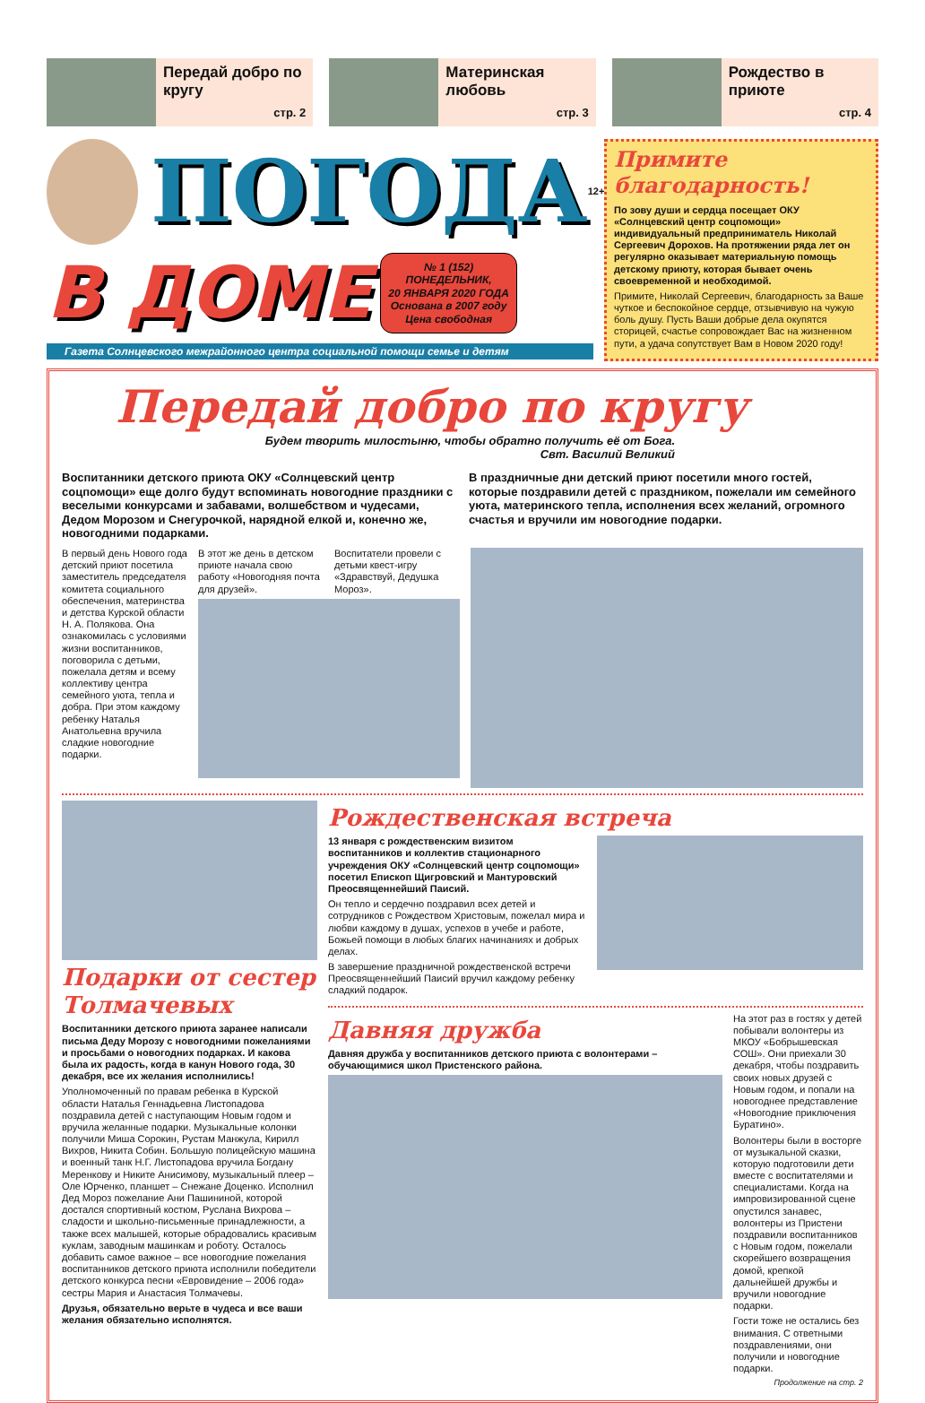Передай добро по кругу
стр. 2
Материнская любовь
стр. 3
Рождество в приюте
стр. 4
ПОГОДА
12+
В ДОМЕ
№ 1 (152)
ПОНЕДЕЛЬНИК,
20 ЯНВАРЯ 2020 ГОДА
Основана в 2007 году
Цена свободная
Газета Солнцевского межрайонного центра социальной помощи семье и детям
Примите благодарность!
По зову души и сердца посещает ОКУ «Солнцевский центр соцпомощи» индивидуальный предприниматель Николай Сергеевич Дорохов. На протяжении ряда лет он регулярно оказывает материальную помощь детскому приюту, которая бывает очень своевременной и необходимой.
Примите, Николай Сергеевич, благодарность за Ваше чуткое и беспокойное сердце, отзывчивую на чужую боль душу. Пусть Ваши добрые дела окупятся сторицей, счастье сопровождает Вас на жизненном пути, а удача сопутствует Вам в Новом 2020 году!
Передай добро по кругу
Будем творить милостыню, чтобы обратно получить её от Бога.
Свт. Василий Великий
Воспитанники детского приюта ОКУ «Солнцевский центр соцпомощи» еще долго будут вспоминать новогодние праздники с веселыми конкурсами и забавами, волшебством и чудесами, Дедом Морозом и Снегурочкой, нарядной елкой и, конечно же, новогодними подарками.
В праздничные дни детский приют посетили много гостей, которые поздравили детей с праздником, пожелали им семейного уюта, материнского тепла, исполнения всех желаний, огромного счастья и вручили им новогодние подарки.
В первый день Нового года детский приют посетила заместитель председателя комитета социального обеспечения, материнства и детства Курской области Н. А. Полякова. Она ознакомилась с условиями жизни воспитанников, поговорила с детьми, пожелала детям и всему коллективу центра семейного уюта, тепла и добра. При этом каждому ребенку Наталья Анатольевна вручила сладкие новогодние подарки.
В этот же день в детском приюте начала свою работу «Новогодняя почта для друзей».
Воспитатели провели с детьми квест-игру «Здравствуй, Дедушка Мороз».
Подарки от сестер Толмачевых
Воспитанники детского приюта заранее написали письма Деду Морозу с новогодними пожеланиями и просьбами о новогодних подарках. И какова была их радость, когда в канун Нового года, 30 декабря, все их желания исполнились!
Уполномоченный по правам ребенка в Курской области Наталья Геннадьевна Листопадова поздравила детей с наступающим Новым годом и вручила желанные подарки. Музыкальные колонки получили Миша Сорокин, Рустам Манжула, Кирилл Вихров, Никита Собин. Большую полицейскую машина и военный танк Н.Г. Листопадова вручила Богдану Меренкову и Никите Анисимову, музыкальный плеер – Оле Юрченко, планшет – Снежане Доценко. Исполнил Дед Мороз пожелание Ани Пашининой, которой достался спортивный костюм, Руслана Вихрова – сладости и школьно-письменные принадлежности, а также всех малышей, которые обрадовались красивым куклам, заводным машинкам и роботу. Осталось добавить самое важное – все новогодние пожелания воспитанников детского приюта исполнили победители детского конкурса песни «Евровидение – 2006 года» сестры Мария и Анастасия Толмачевы.
Друзья, обязательно верьте в чудеса и все ваши желания обязательно исполнятся.
Рождественская встреча
13 января с рождественским визитом воспитанников и коллектив стационарного учреждения ОКУ «Солнцевский центр соцпомощи» посетил Епископ Щигровский и Мантуровский Преосвященнейший Паисий.
Он тепло и сердечно поздравил всех детей и сотрудников с Рождеством Христовым, пожелал мира и любви каждому в душах, успехов в учебе и работе, Божьей помощи в любых благих начинаниях и добрых делах.
В завершение праздничной рождественской встречи Преосвященнейший Паисий вручил каждому ребенку сладкий подарок.
Давняя дружба
Давняя дружба у воспитанников детского приюта с волонтерами – обучающимися школ Пристенского района.
На этот раз в гостях у детей побывали волонтеры из МКОУ «Бобрышевская СОШ». Они приехали 30 декабря, чтобы поздравить своих новых друзей с Новым годом, и попали на новогоднее представление «Новогодние приключения Буратино».
Волонтеры были в восторге от музыкальной сказки, которую подготовили дети вместе с воспитателями и специалистами. Когда на импровизированной сцене опустился занавес, волонтеры из Пристени поздравили воспитанников с Новым годом, пожелали скорейшего возвращения домой, крепкой дальнейшей дружбы и вручили новогодние подарки.
Гости тоже не остались без внимания. С ответными поздравлениями, они получили и новогодние подарки.
Продолжение на стр. 2